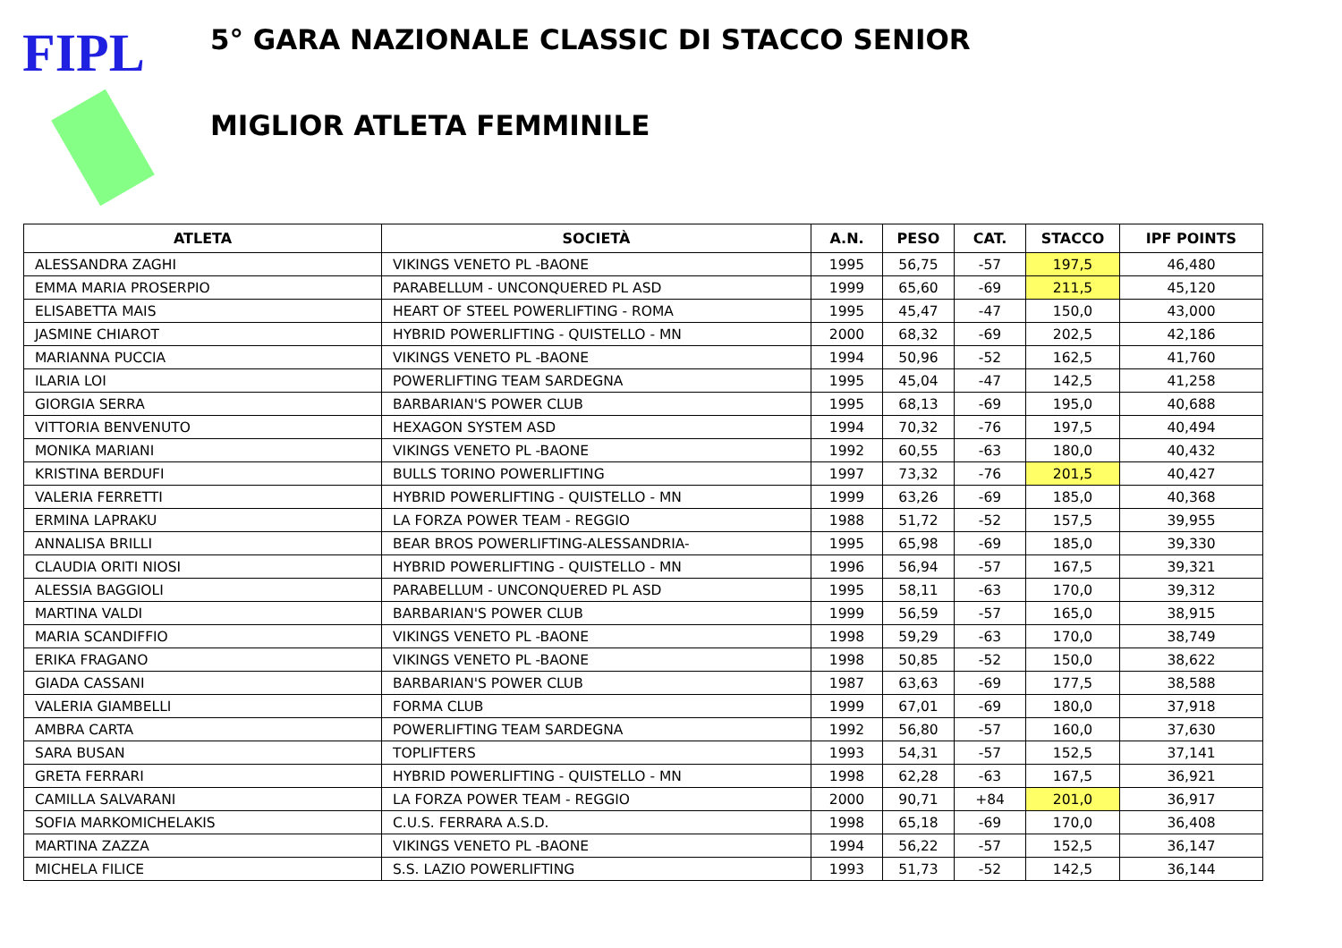FIPL
5° GARA NAZIONALE CLASSIC DI STACCO SENIOR
MIGLIOR ATLETA FEMMINILE
| ATLETA | SOCIETÀ | A.N. | PESO | CAT. | STACCO | IPF POINTS |
| --- | --- | --- | --- | --- | --- | --- |
| ALESSANDRA ZAGHI | VIKINGS VENETO PL -BAONE | 1995 | 56,75 | -57 | 197,5 | 46,480 |
| EMMA MARIA PROSERPIO | PARABELLUM - UNCONQUERED PL ASD | 1999 | 65,60 | -69 | 211,5 | 45,120 |
| ELISABETTA MAIS | HEART OF STEEL POWERLIFTING - ROMA | 1995 | 45,47 | -47 | 150,0 | 43,000 |
| JASMINE CHIAROT | HYBRID POWERLIFTING - QUISTELLO - MN | 2000 | 68,32 | -69 | 202,5 | 42,186 |
| MARIANNA PUCCIA | VIKINGS VENETO PL -BAONE | 1994 | 50,96 | -52 | 162,5 | 41,760 |
| ILARIA LOI | POWERLIFTING TEAM SARDEGNA | 1995 | 45,04 | -47 | 142,5 | 41,258 |
| GIORGIA SERRA | BARBARIAN'S POWER CLUB | 1995 | 68,13 | -69 | 195,0 | 40,688 |
| VITTORIA BENVENUTO | HEXAGON SYSTEM ASD | 1994 | 70,32 | -76 | 197,5 | 40,494 |
| MONIKA MARIANI | VIKINGS VENETO PL -BAONE | 1992 | 60,55 | -63 | 180,0 | 40,432 |
| KRISTINA BERDUFI | BULLS TORINO POWERLIFTING | 1997 | 73,32 | -76 | 201,5 | 40,427 |
| VALERIA FERRETTI | HYBRID POWERLIFTING - QUISTELLO - MN | 1999 | 63,26 | -69 | 185,0 | 40,368 |
| ERMINA LAPRAKU | LA FORZA POWER TEAM - REGGIO | 1988 | 51,72 | -52 | 157,5 | 39,955 |
| ANNALISA BRILLI | BEAR BROS POWERLIFTING-ALESSANDRIA- | 1995 | 65,98 | -69 | 185,0 | 39,330 |
| CLAUDIA ORITI NIOSI | HYBRID POWERLIFTING - QUISTELLO - MN | 1996 | 56,94 | -57 | 167,5 | 39,321 |
| ALESSIA BAGGIOLI | PARABELLUM - UNCONQUERED PL ASD | 1995 | 58,11 | -63 | 170,0 | 39,312 |
| MARTINA VALDI | BARBARIAN'S POWER CLUB | 1999 | 56,59 | -57 | 165,0 | 38,915 |
| MARIA SCANDIFFIO | VIKINGS VENETO PL -BAONE | 1998 | 59,29 | -63 | 170,0 | 38,749 |
| ERIKA FRAGANO | VIKINGS VENETO PL -BAONE | 1998 | 50,85 | -52 | 150,0 | 38,622 |
| GIADA CASSANI | BARBARIAN'S POWER CLUB | 1987 | 63,63 | -69 | 177,5 | 38,588 |
| VALERIA GIAMBELLI | FORMA CLUB | 1999 | 67,01 | -69 | 180,0 | 37,918 |
| AMBRA CARTA | POWERLIFTING TEAM SARDEGNA | 1992 | 56,80 | -57 | 160,0 | 37,630 |
| SARA BUSAN | TOPLIFTERS | 1993 | 54,31 | -57 | 152,5 | 37,141 |
| GRETA FERRARI | HYBRID POWERLIFTING - QUISTELLO - MN | 1998 | 62,28 | -63 | 167,5 | 36,921 |
| CAMILLA SALVARANI | LA FORZA POWER TEAM - REGGIO | 2000 | 90,71 | +84 | 201,0 | 36,917 |
| SOFIA MARKOMICHELAKIS | C.U.S. FERRARA A.S.D. | 1998 | 65,18 | -69 | 170,0 | 36,408 |
| MARTINA ZAZZA | VIKINGS VENETO PL -BAONE | 1994 | 56,22 | -57 | 152,5 | 36,147 |
| MICHELA FILICE | S.S. LAZIO POWERLIFTING | 1993 | 51,73 | -52 | 142,5 | 36,144 |